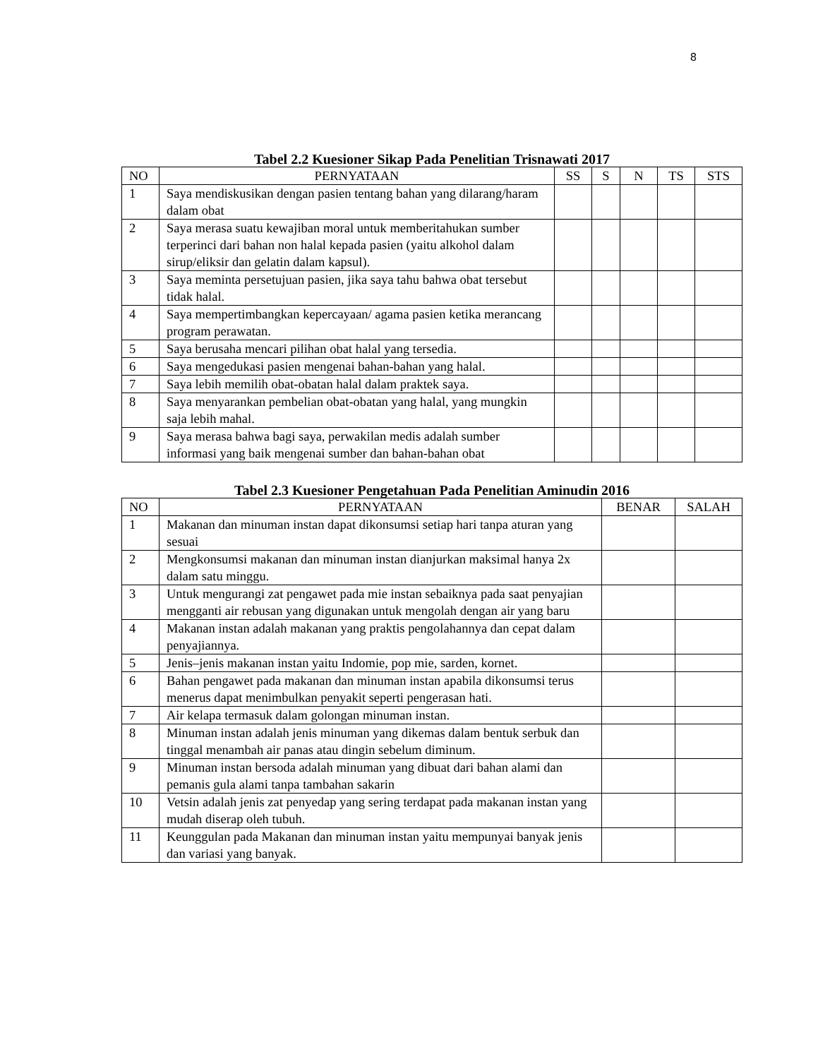8
Tabel 2.2 Kuesioner Sikap Pada Penelitian Trisnawati 2017
| NO | PERNYATAAN | SS | S | N | TS | STS |
| --- | --- | --- | --- | --- | --- | --- |
| 1 | Saya mendiskusikan dengan pasien tentang bahan yang dilarang/haram dalam obat | | | | | |
| 2 | Saya merasa suatu kewajiban moral untuk memberitahukan sumber terperinci dari bahan non halal kepada pasien (yaitu alkohol dalam sirup/eliksir dan gelatin dalam kapsul). | | | | | |
| 3 | Saya meminta persetujuan pasien, jika saya tahu bahwa obat tersebut tidak halal. | | | | | |
| 4 | Saya mempertimbangkan kepercayaan/ agama pasien ketika merancang program perawatan. | | | | | |
| 5 | Saya berusaha mencari pilihan obat halal yang tersedia. | | | | | |
| 6 | Saya mengedukasi pasien mengenai bahan-bahan yang halal. | | | | | |
| 7 | Saya lebih memilih obat-obatan halal dalam praktek saya. | | | | | |
| 8 | Saya menyarankan pembelian obat-obatan yang halal, yang mungkin saja lebih mahal. | | | | | |
| 9 | Saya merasa bahwa bagi saya, perwakilan medis adalah sumber informasi yang baik mengenai sumber dan bahan-bahan obat | | | | | |
Tabel 2.3 Kuesioner Pengetahuan Pada Penelitian Aminudin 2016
| NO | PERNYATAAN | BENAR | SALAH |
| --- | --- | --- | --- |
| 1 | Makanan dan minuman instan dapat dikonsumsi setiap hari tanpa aturan yang sesuai | | |
| 2 | Mengkonsumsi makanan dan minuman instan dianjurkan maksimal hanya 2x dalam satu minggu. | | |
| 3 | Untuk mengurangi zat pengawet pada mie instan sebaiknya pada saat penyajian mengganti air rebusan yang digunakan untuk mengolah dengan air yang baru | | |
| 4 | Makanan instan adalah makanan yang praktis pengolahannya dan cepat dalam penyajiannya. | | |
| 5 | Jenis–jenis makanan instan yaitu Indomie, pop mie, sarden, kornet. | | |
| 6 | Bahan pengawet pada makanan dan minuman instan apabila dikonsumsi terus menerus dapat menimbulkan penyakit seperti pengerasan hati. | | |
| 7 | Air kelapa termasuk dalam golongan minuman instan. | | |
| 8 | Minuman instan adalah jenis minuman yang dikemas dalam bentuk serbuk dan tinggal menambah air panas atau dingin sebelum diminum. | | |
| 9 | Minuman instan bersoda adalah minuman yang dibuat dari bahan alami dan pemanis gula alami tanpa tambahan sakarin | | |
| 10 | Vetsin adalah jenis zat penyedap yang sering terdapat pada makanan instan yang mudah diserap oleh tubuh. | | |
| 11 | Keunggulan pada Makanan dan minuman instan yaitu mempunyai banyak jenis dan variasi yang banyak. | | |